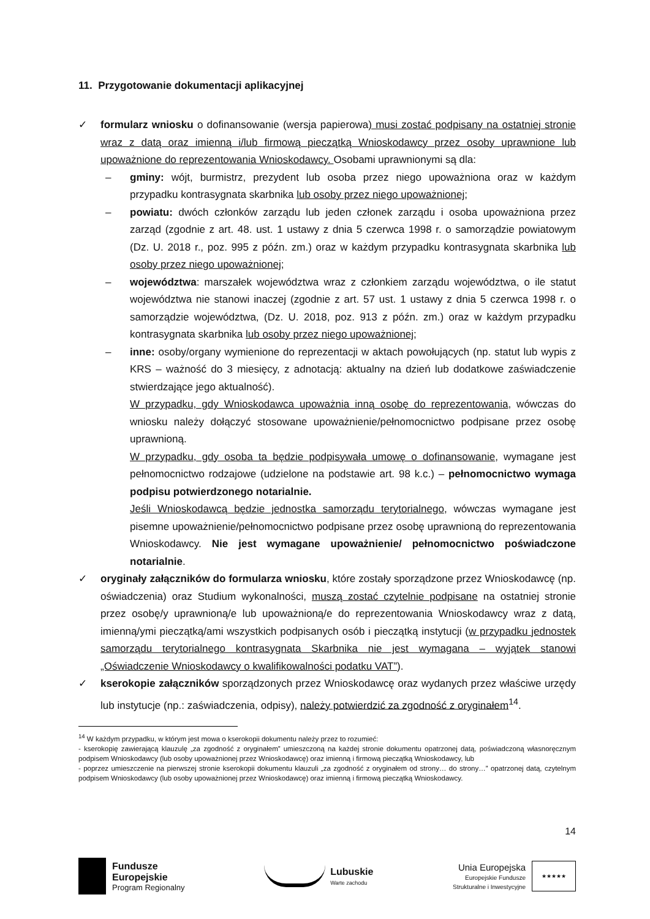11. Przygotowanie dokumentacji aplikacyjnej
✓ formularz wniosku o dofinansowanie (wersja papierowa) musi zostać podpisany na ostatniej stronie wraz z datą oraz imienną i/lub firmową pieczątką Wnioskodawcy przez osoby uprawnione lub upoważnione do reprezentowania Wnioskodawcy. Osobami uprawnionymi są dla:
– gminy: wójt, burmistrz, prezydent lub osoba przez niego upoważniona oraz w każdym przypadku kontrasygnata skarbnika lub osoby przez niego upoważnionej;
– powiatu: dwóch członków zarządu lub jeden członek zarządu i osoba upoważniona przez zarząd (zgodnie z art. 48. ust. 1 ustawy z dnia 5 czerwca 1998 r. o samorządzie powiatowym (Dz. U. 2018 r., poz. 995 z późn. zm.) oraz w każdym przypadku kontrasygnata skarbnika lub osoby przez niego upoważnionej;
– województwa: marszałek województwa wraz z członkiem zarządu województwa, o ile statut województwa nie stanowi inaczej (zgodnie z art. 57 ust. 1 ustawy z dnia 5 czerwca 1998 r. o samorządzie województwa, (Dz. U. 2018, poz. 913 z późn. zm.) oraz w każdym przypadku kontrasygnata skarbnika lub osoby przez niego upoważnionej;
– inne: osoby/organy wymienione do reprezentacji w aktach powołujących (np. statut lub wypis z KRS – ważność do 3 miesięcy, z adnotacją: aktualny na dzień lub dodatkowe zaświadczenie stwierdzające jego aktualność).
W przypadku, gdy Wnioskodawca upoważnia inną osobę do reprezentowania, wówczas do wniosku należy dołączyć stosowane upoważnienie/pełnomocnictwo podpisane przez osobę uprawnioną.
W przypadku, gdy osoba ta będzie podpisywała umowę o dofinansowanie, wymagane jest pełnomocnictwo rodzajowe (udzielone na podstawie art. 98 k.c.) – pełnomocnictwo wymaga podpisu potwierdzonego notarialnie.
Jeśli Wnioskodawcą będzie jednostka samorządu terytorialnego, wówczas wymagane jest pisemne upoważnienie/pełnomocnictwo podpisane przez osobę uprawnioną do reprezentowania Wnioskodawcy. Nie jest wymagane upoważnienie/ pełnomocnictwo poświadczone notarialnie.
✓ oryginały załączników do formularza wniosku, które zostały sporządzone przez Wnioskodawcę (np. oświadczenia) oraz Studium wykonalności, muszą zostać czytelnie podpisane na ostatniej stronie przez osobę/y uprawnioną/e lub upoważnioną/e do reprezentowania Wnioskodawcy wraz z datą, imienną/ymi pieczątką/ami wszystkich podpisanych osób i pieczątką instytucji (w przypadku jednostek samorządu terytorialnego kontrasygnata Skarbnika nie jest wymagana – wyjątek stanowi „Oświadczenie Wnioskodawcy o kwalifikowalności podatku VAT”).
✓ kserokopie załączników sporządzonych przez Wnioskodawcę oraz wydanych przez właściwe urzędy lub instytucje (np.: zaświadczenia, odpisy), należy potwierdzić za zgodność z oryginałem<sup>14</sup>.
<sup>14</sup> W każdym przypadku, w którym jest mowa o kserokopii dokumentu należy przez to rozumieć:
- kserokopię zawierającą klauzulę „za zgodność z oryginałem” umieszczoną na każdej stronie dokumentu opatrzonej datą, poświadczoną własnoręcznym podpisem Wnioskodawcy (lub osoby upoważnionej przez Wnioskodawcę) oraz imienną i firmową pieczątką Wnioskodawcy, lub
- poprzez umieszczenie na pierwszej stronie kserokopii dokumentu klauzuli „za zgodność z oryginałem od strony… do strony…” opatrzonej datą, czytelnym podpisem Wnioskodawcy (lub osoby upoważnionej przez Wnioskodawcę) oraz imienną i firmową pieczątką Wnioskodawcy.
14
Fundusze
Europejskie
Program Regionalny
Lubuskie
Warte zachodu
Unia Europejska
Europejskie Fundusze
Strukturalne i Inwestycyjne
★★★★★